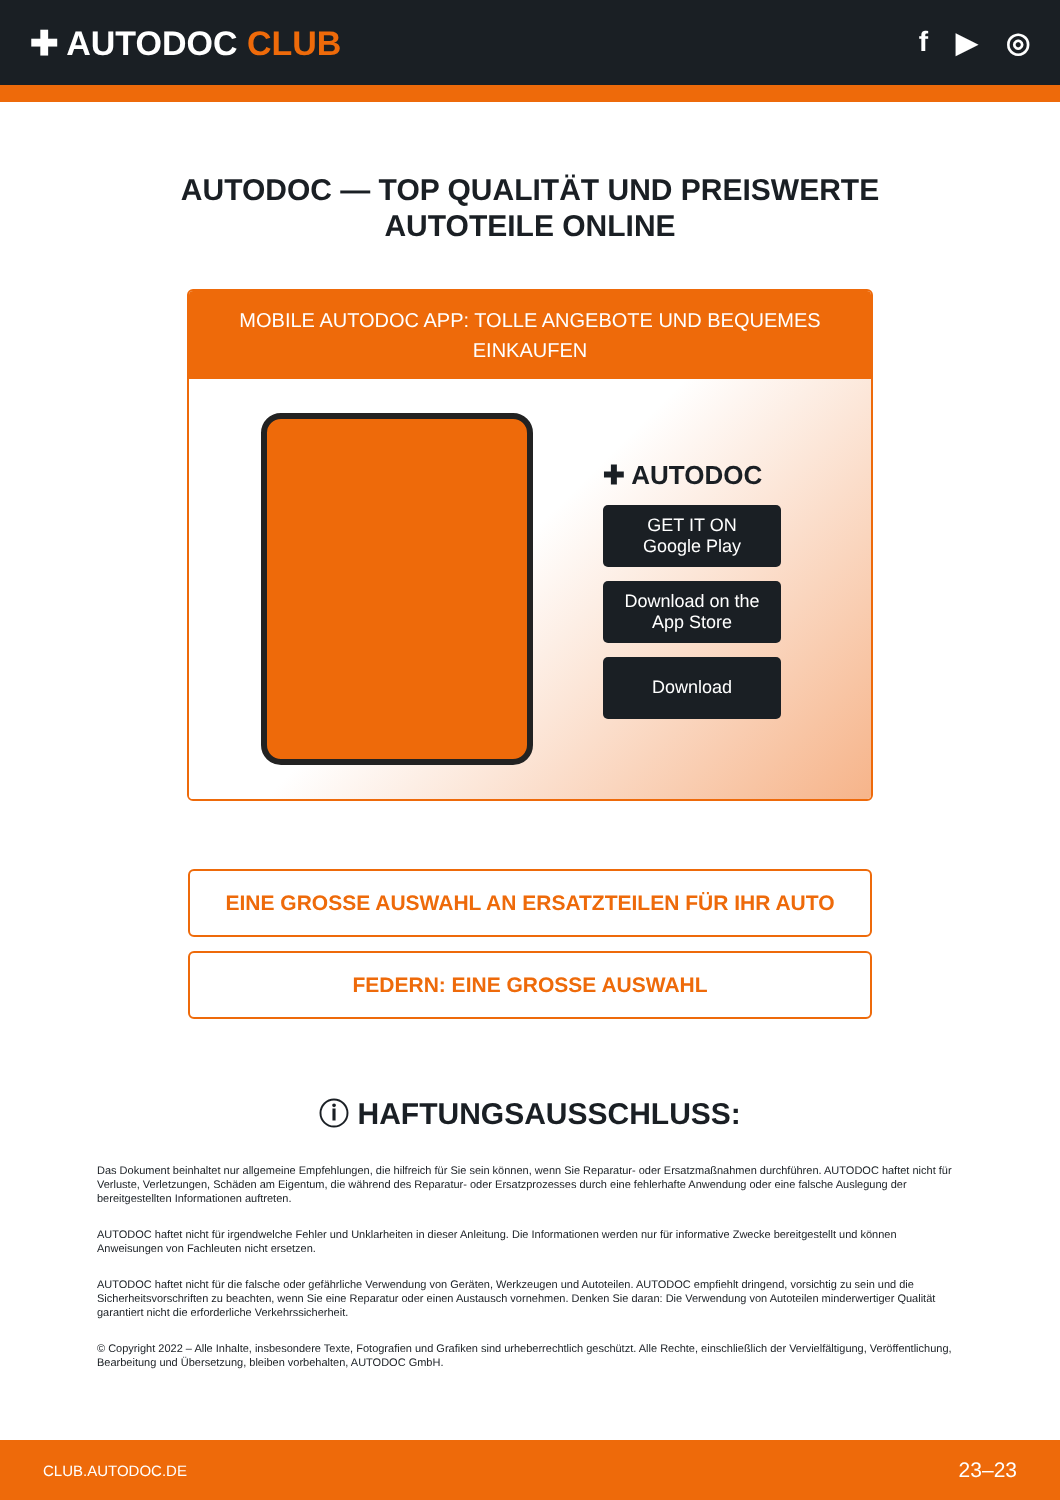✚ AUTODOC CLUB
f ▶ ◎
AUTODOC — TOP QUALITÄT UND PREISWERTE
AUTOTEILE ONLINE
MOBILE AUTODOC APP: TOLLE ANGEBOTE UND BEQUEMES EINKAUFEN
✚ AUTODOC
GET IT ON
Google Play
Download on the
App Store
Download
EINE GROSSE AUSWAHL AN ERSATZTEILEN FÜR IHR AUTO
FEDERN: EINE GROSSE AUSWAHL
ⓘ HAFTUNGSAUSSCHLUSS:
Das Dokument beinhaltet nur allgemeine Empfehlungen, die hilfreich für Sie sein können, wenn Sie Reparatur- oder Ersatzmaßnahmen durchführen. AUTODOC haftet nicht für Verluste, Verletzungen, Schäden am Eigentum, die während des Reparatur- oder Ersatzprozesses durch eine fehlerhafte Anwendung oder eine falsche Auslegung der bereitgestellten Informationen auftreten.
AUTODOC haftet nicht für irgendwelche Fehler und Unklarheiten in dieser Anleitung. Die Informationen werden nur für informative Zwecke bereitgestellt und können Anweisungen von Fachleuten nicht ersetzen.
AUTODOC haftet nicht für die falsche oder gefährliche Verwendung von Geräten, Werkzeugen und Autoteilen. AUTODOC empfiehlt dringend, vorsichtig zu sein und die Sicherheitsvorschriften zu beachten, wenn Sie eine Reparatur oder einen Austausch vornehmen. Denken Sie daran: Die Verwendung von Autoteilen minderwertiger Qualität garantiert nicht die erforderliche Verkehrssicherheit.
© Copyright 2022 – Alle Inhalte, insbesondere Texte, Fotografien und Grafiken sind urheberrechtlich geschützt. Alle Rechte, einschließlich der Vervielfältigung, Veröffentlichung, Bearbeitung und Übersetzung, bleiben vorbehalten, AUTODOC GmbH.
CLUB.AUTODOC.DE 23–23